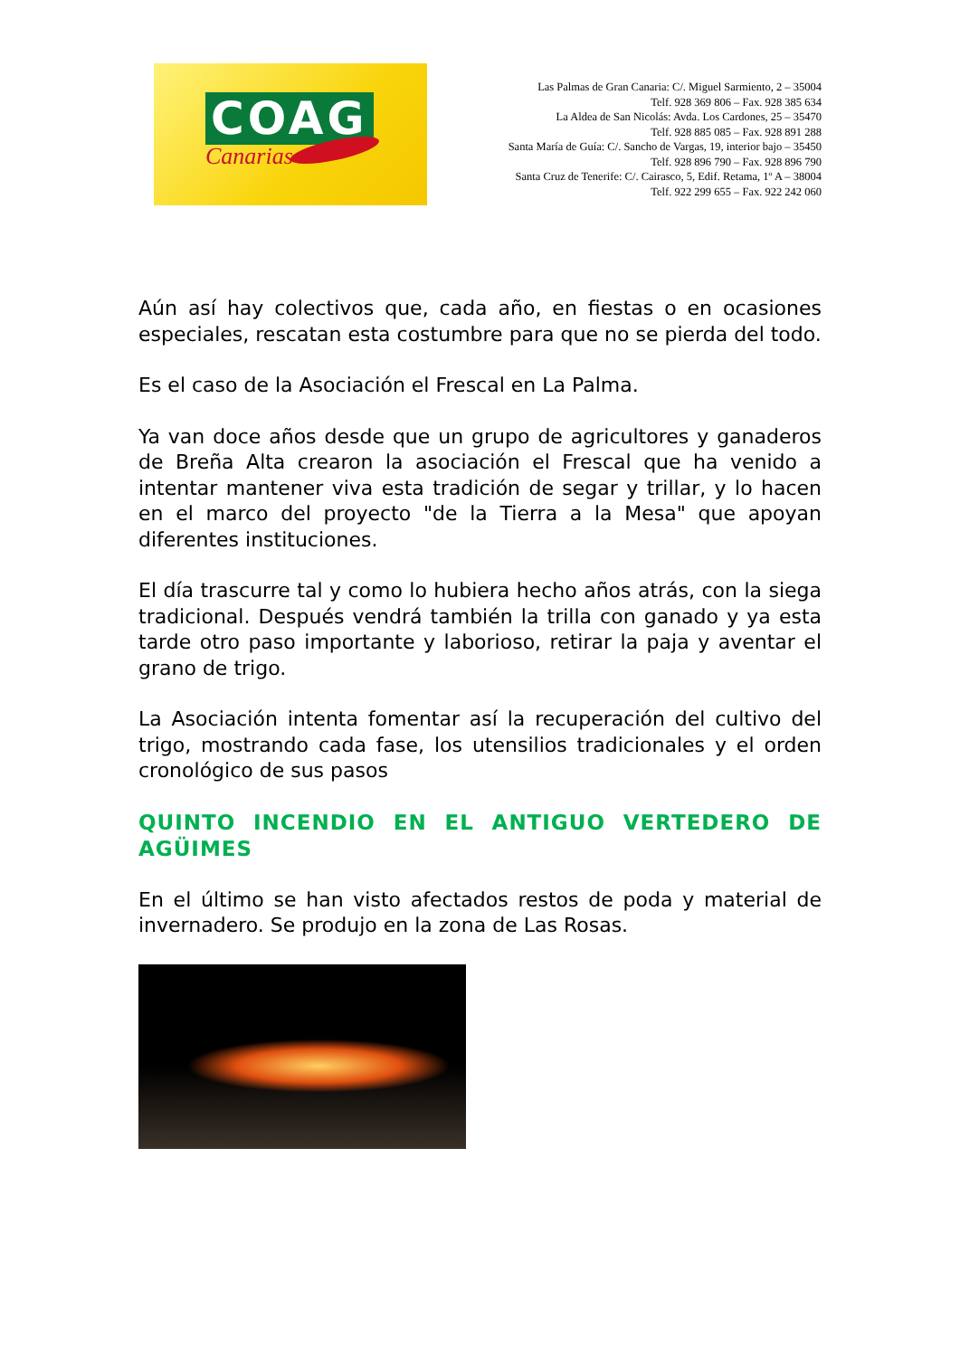COAG
Canarias
Las Palmas de Gran Canaria: C/. Miguel Sarmiento, 2 – 35004
Telf. 928 369 806 – Fax. 928 385 634
La Aldea de San Nicolás: Avda. Los Cardones, 25 – 35470
Telf. 928 885 085 – Fax. 928 891 288
Santa María de Guía: C/. Sancho de Vargas, 19, interior bajo – 35450
Telf. 928 896 790 – Fax. 928 896 790
Santa Cruz de Tenerife: C/. Cairasco, 5, Edif. Retama, 1º A – 38004
Telf. 922 299 655 – Fax. 922 242 060
Aún así hay colectivos que, cada año, en fiestas o en ocasiones especiales, rescatan esta costumbre para que no se pierda del todo.
Es el caso de la Asociación el Frescal en La Palma.
Ya van doce años desde que un grupo de agricultores y ganaderos de Breña Alta crearon la asociación el Frescal que ha venido a intentar mantener viva esta tradición de segar y trillar, y lo hacen en el marco del proyecto "de la Tierra a la Mesa" que apoyan diferentes instituciones.
El día trascurre tal y como lo hubiera hecho años atrás, con la siega tradicional. Después vendrá también la trilla con ganado y ya esta tarde otro paso importante y laborioso, retirar la paja y aventar el grano de trigo.
La Asociación intenta fomentar así la recuperación del cultivo del trigo, mostrando cada fase, los utensilios tradicionales y el orden cronológico de sus pasos
QUINTO INCENDIO EN EL ANTIGUO VERTEDERO DE AGÜIMES
En el último se han visto afectados restos de poda y material de invernadero. Se produjo en la zona de Las Rosas.